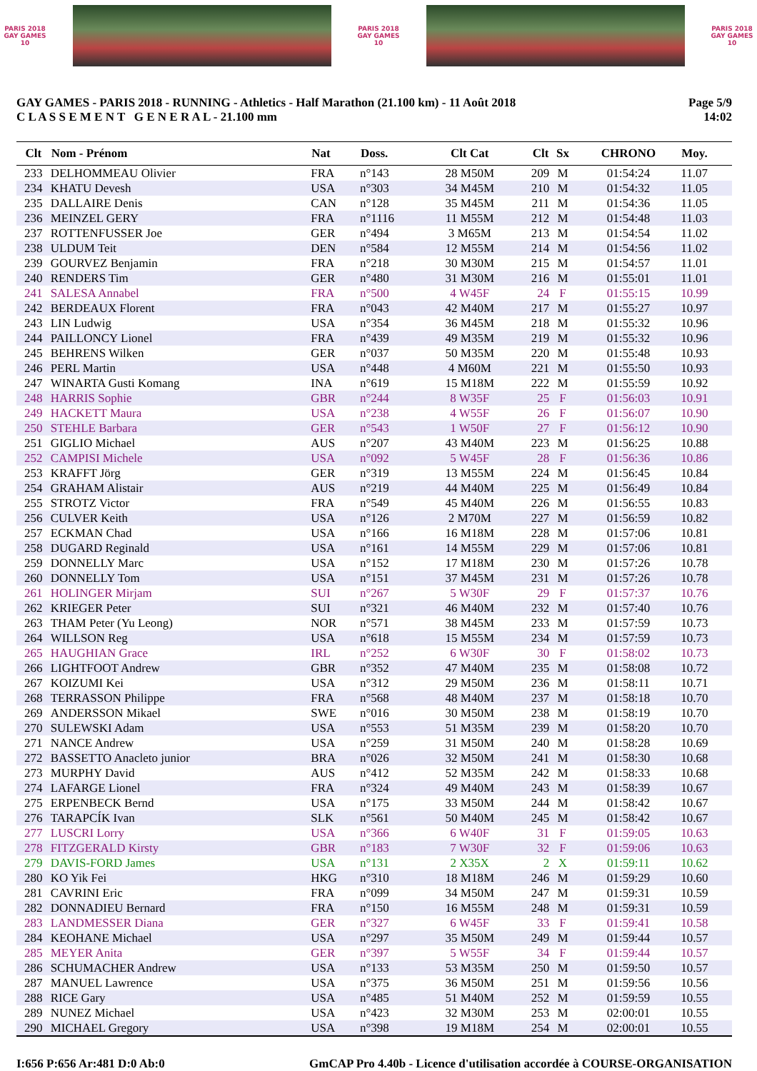PARIS 2018
GAY GAMES 10
PARIS 2018
GAY GAMES 10
PARIS 2018
GAY GAMES 10
GAY GAMES - PARIS 2018 - RUNNING - Athletics - Half Marathon (21.100 km) - 11 Août 2018
C L A S S E M E N T G E N E R A L - 21.100 mm
Page 5/9
14:02
| Clt | Nom - Prénom | Nat | Doss. | Clt Cat | Clt | Sx | CHRONO | Moy. |
| --- | --- | --- | --- | --- | --- | --- | --- | --- |
| 233 | DELHOMMEAU Olivier | FRA | n°143 | 28 M50M | 209 | M | 01:54:24 | 11.07 |
| 234 | KHATU Devesh | USA | n°303 | 34 M45M | 210 | M | 01:54:32 | 11.05 |
| 235 | DALLAIRE Denis | CAN | n°128 | 35 M45M | 211 | M | 01:54:36 | 11.05 |
| 236 | MEINZEL GERY | FRA | n°1116 | 11 M55M | 212 | M | 01:54:48 | 11.03 |
| 237 | ROTTENFUSSER Joe | GER | n°494 | 3 M65M | 213 | M | 01:54:54 | 11.02 |
| 238 | ULDUM Teit | DEN | n°584 | 12 M55M | 214 | M | 01:54:56 | 11.02 |
| 239 | GOURVEZ Benjamin | FRA | n°218 | 30 M30M | 215 | M | 01:54:57 | 11.01 |
| 240 | RENDERS Tim | GER | n°480 | 31 M30M | 216 | M | 01:55:01 | 11.01 |
| 241 | SALESA Annabel | FRA | n°500 | 4 W45F | 24 | F | 01:55:15 | 10.99 |
| 242 | BERDEAUX Florent | FRA | n°043 | 42 M40M | 217 | M | 01:55:27 | 10.97 |
| 243 | LIN Ludwig | USA | n°354 | 36 M45M | 218 | M | 01:55:32 | 10.96 |
| 244 | PAILLONCY Lionel | FRA | n°439 | 49 M35M | 219 | M | 01:55:32 | 10.96 |
| 245 | BEHRENS Wilken | GER | n°037 | 50 M35M | 220 | M | 01:55:48 | 10.93 |
| 246 | PERL Martin | USA | n°448 | 4 M60M | 221 | M | 01:55:50 | 10.93 |
| 247 | WINARTA Gusti Komang | INA | n°619 | 15 M18M | 222 | M | 01:55:59 | 10.92 |
| 248 | HARRIS Sophie | GBR | n°244 | 8 W35F | 25 | F | 01:56:03 | 10.91 |
| 249 | HACKETT Maura | USA | n°238 | 4 W55F | 26 | F | 01:56:07 | 10.90 |
| 250 | STEHLE Barbara | GER | n°543 | 1 W50F | 27 | F | 01:56:12 | 10.90 |
| 251 | GIGLIO Michael | AUS | n°207 | 43 M40M | 223 | M | 01:56:25 | 10.88 |
| 252 | CAMPISI Michele | USA | n°092 | 5 W45F | 28 | F | 01:56:36 | 10.86 |
| 253 | KRAFFT Jörg | GER | n°319 | 13 M55M | 224 | M | 01:56:45 | 10.84 |
| 254 | GRAHAM Alistair | AUS | n°219 | 44 M40M | 225 | M | 01:56:49 | 10.84 |
| 255 | STROTZ Victor | FRA | n°549 | 45 M40M | 226 | M | 01:56:55 | 10.83 |
| 256 | CULVER Keith | USA | n°126 | 2 M70M | 227 | M | 01:56:59 | 10.82 |
| 257 | ECKMAN Chad | USA | n°166 | 16 M18M | 228 | M | 01:57:06 | 10.81 |
| 258 | DUGARD Reginald | USA | n°161 | 14 M55M | 229 | M | 01:57:06 | 10.81 |
| 259 | DONNELLY Marc | USA | n°152 | 17 M18M | 230 | M | 01:57:26 | 10.78 |
| 260 | DONNELLY Tom | USA | n°151 | 37 M45M | 231 | M | 01:57:26 | 10.78 |
| 261 | HOLINGER Mirjam | SUI | n°267 | 5 W30F | 29 | F | 01:57:37 | 10.76 |
| 262 | KRIEGER Peter | SUI | n°321 | 46 M40M | 232 | M | 01:57:40 | 10.76 |
| 263 | THAM Peter (Yu Leong) | NOR | n°571 | 38 M45M | 233 | M | 01:57:59 | 10.73 |
| 264 | WILLSON Reg | USA | n°618 | 15 M55M | 234 | M | 01:57:59 | 10.73 |
| 265 | HAUGHIAN Grace | IRL | n°252 | 6 W30F | 30 | F | 01:58:02 | 10.73 |
| 266 | LIGHTFOOT Andrew | GBR | n°352 | 47 M40M | 235 | M | 01:58:08 | 10.72 |
| 267 | KOIZUMI Kei | USA | n°312 | 29 M50M | 236 | M | 01:58:11 | 10.71 |
| 268 | TERRASSON Philippe | FRA | n°568 | 48 M40M | 237 | M | 01:58:18 | 10.70 |
| 269 | ANDERSSON Mikael | SWE | n°016 | 30 M50M | 238 | M | 01:58:19 | 10.70 |
| 270 | SULEWSKI Adam | USA | n°553 | 51 M35M | 239 | M | 01:58:20 | 10.70 |
| 271 | NANCE Andrew | USA | n°259 | 31 M50M | 240 | M | 01:58:28 | 10.69 |
| 272 | BASSETTO Anacleto junior | BRA | n°026 | 32 M50M | 241 | M | 01:58:30 | 10.68 |
| 273 | MURPHY David | AUS | n°412 | 52 M35M | 242 | M | 01:58:33 | 10.68 |
| 274 | LAFARGE Lionel | FRA | n°324 | 49 M40M | 243 | M | 01:58:39 | 10.67 |
| 275 | ERPENBECK Bernd | USA | n°175 | 33 M50M | 244 | M | 01:58:42 | 10.67 |
| 276 | TARAPCÍK Ivan | SLK | n°561 | 50 M40M | 245 | M | 01:58:42 | 10.67 |
| 277 | LUSCRI Lorry | USA | n°366 | 6 W40F | 31 | F | 01:59:05 | 10.63 |
| 278 | FITZGERALD Kirsty | GBR | n°183 | 7 W30F | 32 | F | 01:59:06 | 10.63 |
| 279 | DAVIS-FORD James | USA | n°131 | 2 X35X | 2 | X | 01:59:11 | 10.62 |
| 280 | KO Yik Fei | HKG | n°310 | 18 M18M | 246 | M | 01:59:29 | 10.60 |
| 281 | CAVRINI Eric | FRA | n°099 | 34 M50M | 247 | M | 01:59:31 | 10.59 |
| 282 | DONNADIEU Bernard | FRA | n°150 | 16 M55M | 248 | M | 01:59:31 | 10.59 |
| 283 | LANDMESSER Diana | GER | n°327 | 6 W45F | 33 | F | 01:59:41 | 10.58 |
| 284 | KEOHANE Michael | USA | n°297 | 35 M50M | 249 | M | 01:59:44 | 10.57 |
| 285 | MEYER Anita | GER | n°397 | 5 W55F | 34 | F | 01:59:44 | 10.57 |
| 286 | SCHUMACHER Andrew | USA | n°133 | 53 M35M | 250 | M | 01:59:50 | 10.57 |
| 287 | MANUEL Lawrence | USA | n°375 | 36 M50M | 251 | M | 01:59:56 | 10.56 |
| 288 | RICE Gary | USA | n°485 | 51 M40M | 252 | M | 01:59:59 | 10.55 |
| 289 | NUNEZ Michael | USA | n°423 | 32 M30M | 253 | M | 02:00:01 | 10.55 |
| 290 | MICHAEL Gregory | USA | n°398 | 19 M18M | 254 | M | 02:00:01 | 10.55 |
I:656 P:656 Ar:481 D:0 Ab:0 GmCAP Pro 4.40b - Licence d'utilisation accordée à COURSE-ORGANISATION